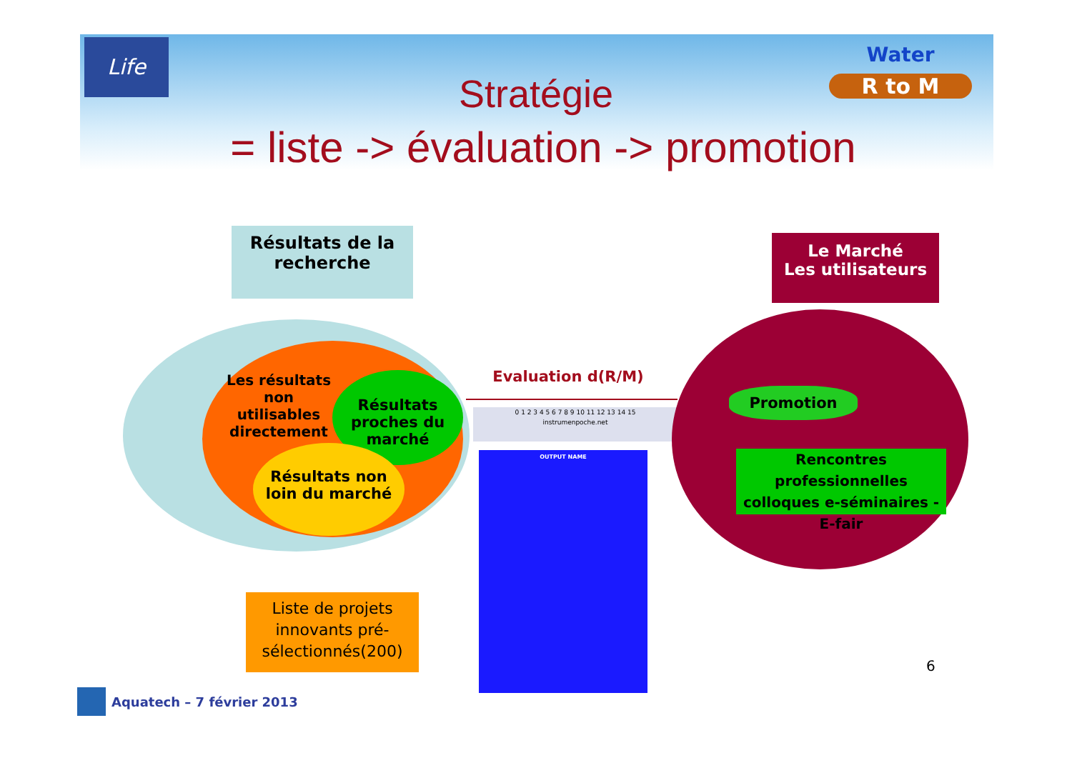Life Water
R to M
Stratégie
= liste -> évaluation -> promotion
Résultats de la recherche
Le Marché
Les utilisateurs
Les résultats non utilisables directement
Résultats proches du marché
Résultats non loin du marché
Evaluation d(R/M)
0 1 2 3 4 5 6 7 8 9 10 11 12 13 14 15
instrumenpoche.net
OUTPUT NAME
Promotion
Rencontres professionnelles colloques e-séminaires - E-fair
Liste de projets innovants pré-sélectionnés(200)
6
Aquatech – 7 février 2013